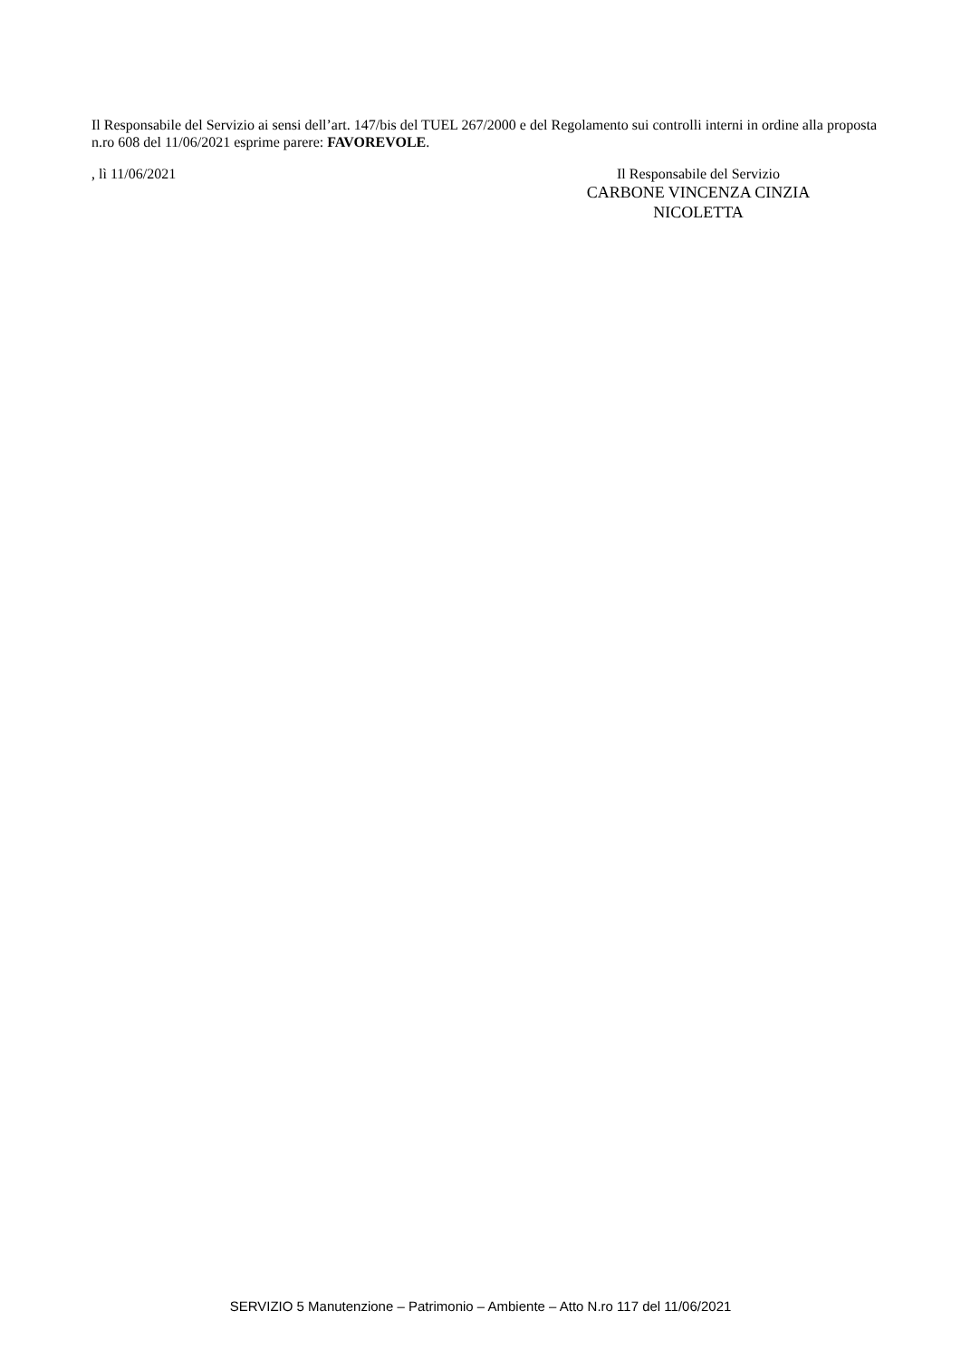Il Responsabile del Servizio ai sensi dell’art. 147/bis del TUEL 267/2000 e del Regolamento sui controlli interni in ordine alla proposta n.ro 608 del 11/06/2021 esprime parere: FAVOREVOLE.
, lì 11/06/2021 Il Responsabile del Servizio
CARBONE VINCENZA CINZIA
NICOLETTA
SERVIZIO 5 Manutenzione – Patrimonio – Ambiente – Atto N.ro 117 del 11/06/2021